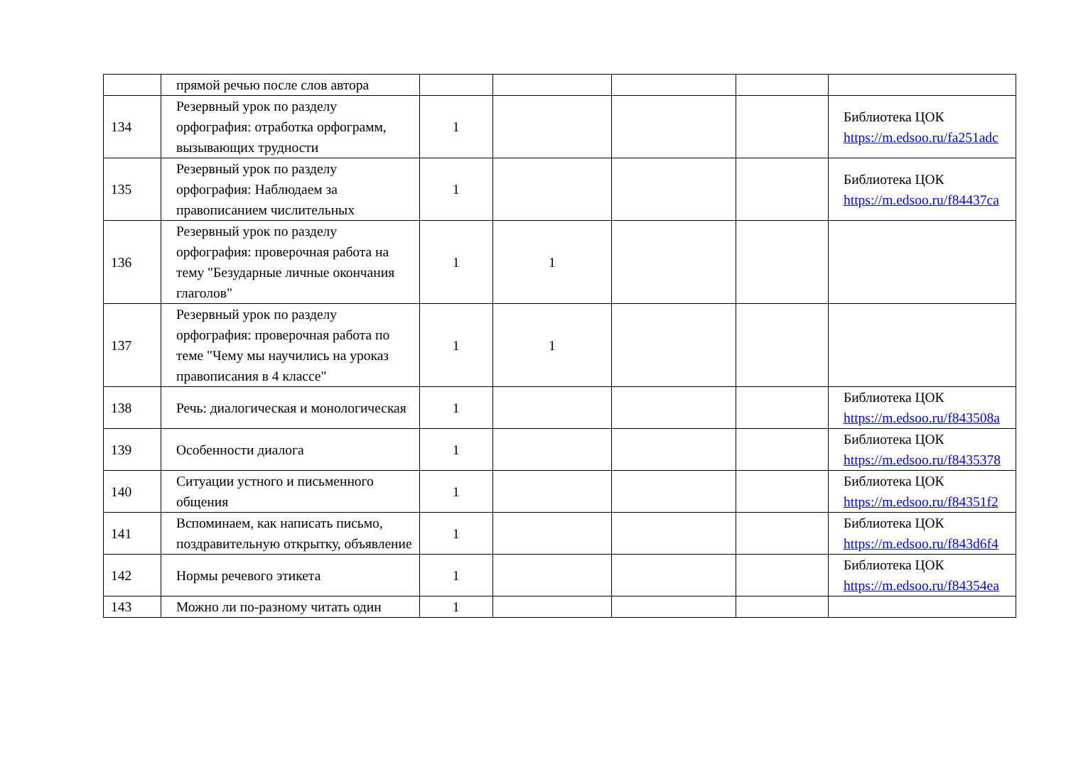| | прямой речью после слов автора | | | | | |
| 134 | Резервный урок по разделу орфография: отработка орфограмм, вызывающих трудности | 1 | | | | Библиотека ЦОК https://m.edsoo.ru/fa251adc |
| 135 | Резервный урок по разделу орфография: Наблюдаем за правописанием числительных | 1 | | | | Библиотека ЦОК https://m.edsoo.ru/f84437ca |
| 136 | Резервный урок по разделу орфография: проверочная работа на тему "Безударные личные окончания глаголов" | 1 | 1 | | | |
| 137 | Резервный урок по разделу орфография: проверочная работа по теме "Чему мы научились на уроказ правописания в 4 классе" | 1 | 1 | | | |
| 138 | Речь: диалогическая и монологическая | 1 | | | | Библиотека ЦОК https://m.edsoo.ru/f843508a |
| 139 | Особенности диалога | 1 | | | | Библиотека ЦОК https://m.edsoo.ru/f8435378 |
| 140 | Ситуации устного и письменного общения | 1 | | | | Библиотека ЦОК https://m.edsoo.ru/f84351f2 |
| 141 | Вспоминаем, как написать письмо, поздравительную открытку, объявление | 1 | | | | Библиотека ЦОК https://m.edsoo.ru/f843d6f4 |
| 142 | Нормы речевого этикета | 1 | | | | Библиотека ЦОК https://m.edsoo.ru/f84354ea |
| 143 | Можно ли по-разному читать один | 1 | | | | |